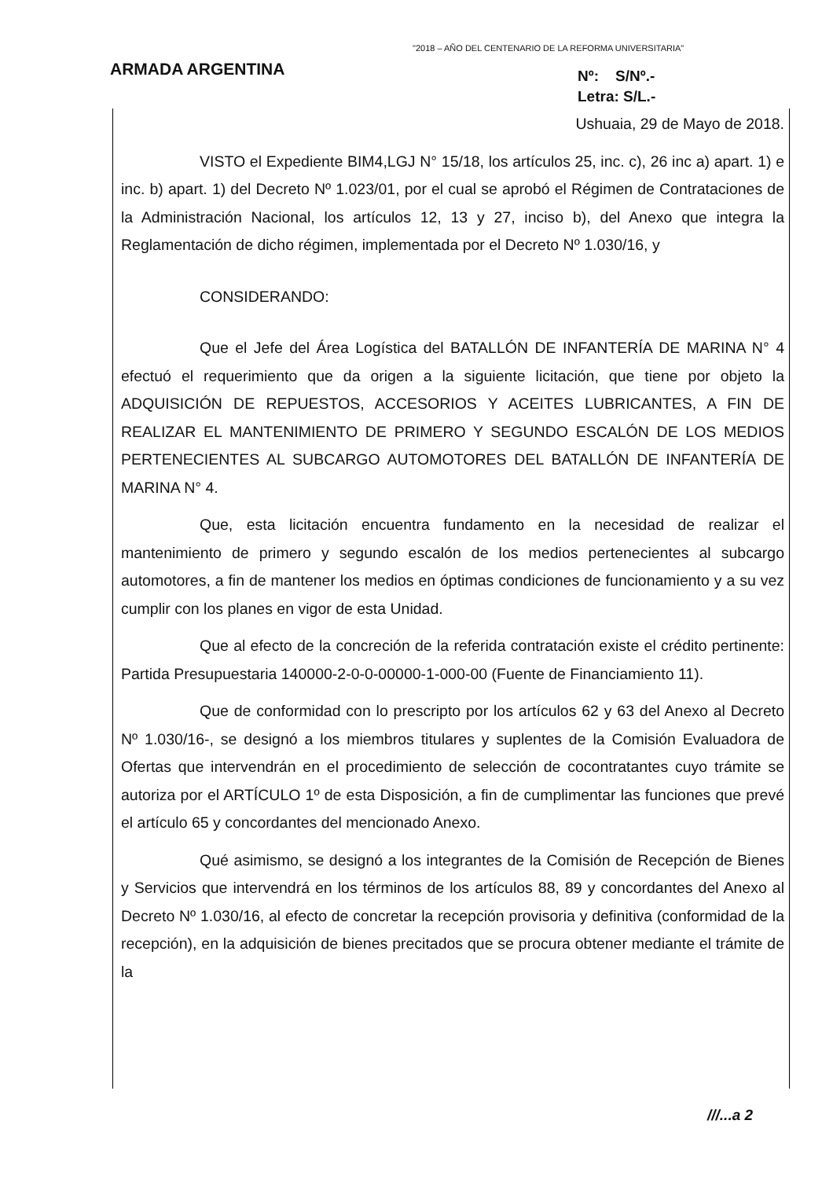"2018 – AÑO DEL CENTENARIO DE LA REFORMA UNIVERSITARIA"
ARMADA ARGENTINA
Nº: S/Nº.-
Letra: S/L.-
Ushuaia, 29 de Mayo de 2018.
VISTO el Expediente BIM4,LGJ N° 15/18, los artículos 25, inc. c), 26 inc a) apart. 1) e inc. b) apart. 1) del Decreto Nº 1.023/01, por el cual se aprobó el Régimen de Contrataciones de la Administración Nacional, los artículos 12, 13 y 27, inciso b), del Anexo que integra la Reglamentación de dicho régimen, implementada por el Decreto Nº 1.030/16, y
CONSIDERANDO:
Que el Jefe del Área Logística del BATALLÓN DE INFANTERÍA DE MARINA N° 4 efectuó el requerimiento que da origen a la siguiente licitación, que tiene por objeto la ADQUISICIÓN DE REPUESTOS, ACCESORIOS Y ACEITES LUBRICANTES, A FIN DE REALIZAR EL MANTENIMIENTO DE PRIMERO Y SEGUNDO ESCALÓN DE LOS MEDIOS PERTENECIENTES AL SUBCARGO AUTOMOTORES DEL BATALLÓN DE INFANTERÍA DE MARINA N° 4.
Que, esta licitación encuentra fundamento en la necesidad de realizar el mantenimiento de primero y segundo escalón de los medios pertenecientes al subcargo automotores, a fin de mantener los medios en óptimas condiciones de funcionamiento y a su vez cumplir con los planes en vigor de esta Unidad.
Que al efecto de la concreción de la referida contratación existe el crédito pertinente: Partida Presupuestaria 140000-2-0-0-00000-1-000-00 (Fuente de Financiamiento 11).
Que de conformidad con lo prescripto por los artículos 62 y 63 del Anexo al Decreto Nº 1.030/16-, se designó a los miembros titulares y suplentes de la Comisión Evaluadora de Ofertas que intervendrán en el procedimiento de selección de cocontratantes cuyo trámite se autoriza por el ARTÍCULO 1º de esta Disposición, a fin de cumplimentar las funciones que prevé el artículo 65 y concordantes del mencionado Anexo.
Qué asimismo, se designó a los integrantes de la Comisión de Recepción de Bienes y Servicios que intervendrá en los términos de los artículos 88, 89 y concordantes del Anexo al Decreto Nº 1.030/16, al efecto de concretar la recepción provisoria y definitiva (conformidad de la recepción), en la adquisición de bienes precitados que se procura obtener mediante el trámite de la
///...a 2